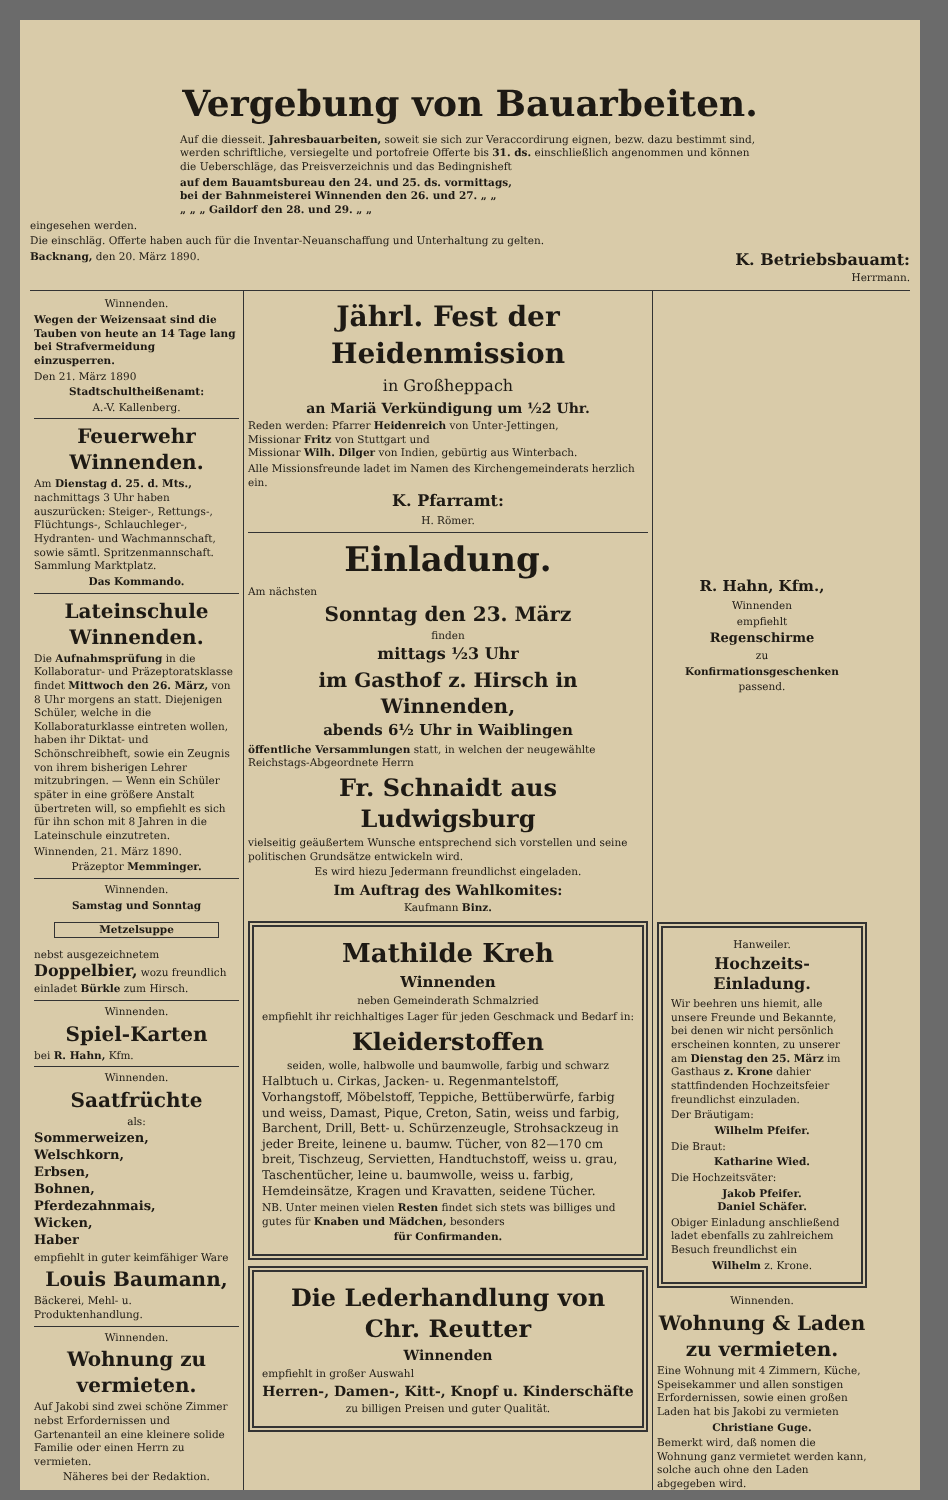Vergebung von Bauarbeiten.
Auf die diesseit. Jahresbauarbeiten, soweit sie sich zur Veraccordirung eignen, bezw. dazu bestimmt sind, werden schriftliche, versiegelte und portofreie Offerte bis 31. ds. einschließlich angenommen und können die Ueberschläge, das Preisverzeichnis und das Bedingnisheft
auf dem Bauamtsbureau den 24. und 25. ds. vormittags,
bei der Bahnmeisterei Winnenden den 26. und 27. „ „
„ „ „ Gaildorf den 28. und 29. „ „
eingesehen werden.
Die einschläg. Offerte haben auch für die Inventar-Neuanschaffung und Unterhaltung zu gelten.
Backnang, den 20. März 1890. K. Betriebsbauamt:
Herrmann.
Winnenden.
Wegen der Weizensaat sind die Tauben von heute an 14 Tage lang bei Strafvermeidung einzusperren.
Den 21. März 1890
Stadtschultheißenamt:
A.-V. Kallenberg.
Feuerwehr Winnenden.
Am Dienstag d. 25. d. Mts., nachmittags 3 Uhr haben auszurücken: Steiger-, Rettungs-, Flüchtungs-, Schlauchleger-, Hydranten- und Wachmannschaft, sowie sämtl. Spritzenmannschaft. Sammlung Marktplatz.
Das Kommando.
Lateinschule Winnenden.
Die Aufnahmsprüfung in die Kollaboratur- und Präzeptoratsklasse findet Mittwoch den 26. März, von 8 Uhr morgens an statt. Diejenigen Schüler, welche in die Kollaboraturklasse eintreten wollen, haben ihr Diktat- und Schönschreibheft, sowie ein Zeugnis von ihrem bisherigen Lehrer mitzubringen. — Wenn ein Schüler später in eine größere Anstalt übertreten will, so empfiehlt es sich für ihn schon mit 8 Jahren in die Lateinschule einzutreten.
Winnenden, 21. März 1890.
Präzeptor Memminger.
Winnenden.
Samstag und Sonntag
Metzelsuppe
nebst ausgezeichnetem Doppelbier, wozu freundlich einladet Bürkle zum Hirsch.
Winnenden.
Spiel-Karten
bei R. Hahn, Kfm.
Winnenden.
Saatfrüchte
als:
Sommerweizen,
Welschkorn,
Erbsen,
Bohnen,
Pferdezahnmais,
Wicken,
Haber
empfiehlt in guter keimfähiger Ware
Louis Baumann,
Bäckerei, Mehl- u. Produktenhandlung.
Winnenden.
Wohnung zu vermieten.
Auf Jakobi sind zwei schöne Zimmer nebst Erfordernissen und Gartenanteil an eine kleinere solide Familie oder einen Herrn zu vermieten.
Näheres bei der Redaktion.
Jährl. Fest der Heidenmission
in Großheppach
an Mariä Verkündigung um ½2 Uhr.
Reden werden: Pfarrer Heidenreich von Unter-Jettingen,
Missionar Fritz von Stuttgart und
Missionar Wilh. Dilger von Indien, gebürtig aus Winterbach.
Alle Missionsfreunde ladet im Namen des Kirchengemeinderats herzlich ein.
K. Pfarramt:
H. Römer.
Einladung.
Am nächsten
Sonntag den 23. März
finden
mittags ½3 Uhr
im Gasthof z. Hirsch in Winnenden,
abends 6½ Uhr in Waiblingen
öffentliche Versammlungen statt, in welchen der neugewählte Reichstags-Abgeordnete Herrn
Fr. Schnaidt aus Ludwigsburg
vielseitig geäußertem Wunsche entsprechend sich vorstellen und seine politischen Grundsätze entwickeln wird.
Es wird hiezu Jedermann freundlichst eingeladen.
Im Auftrag des Wahlkomites:
Kaufmann Binz.
Mathilde Kreh
Winnenden
neben Gemeinderath Schmalzried
empfiehlt ihr reichhaltiges Lager für jeden Geschmack und Bedarf in:
Kleiderstoffen
seiden, wolle, halbwolle und baumwolle, farbig und schwarz
Halbtuch u. Cirkas, Jacken- u. Regenmantelstoff, Vorhangstoff, Möbelstoff, Teppiche, Bettüberwürfe, farbig und weiss, Damast, Pique, Creton, Satin, weiss und farbig, Barchent, Drill, Bett- u. Schürzenzeugle, Strohsackzeug in jeder Breite, leinene u. baumw. Tücher, von 82—170 cm breit, Tischzeug, Servietten, Handtuchstoff, weiss u. grau, Taschentücher, leine u. baumwolle, weiss u. farbig, Hemdeinsätze, Kragen und Kravatten, seidene Tücher.
NB. Unter meinen vielen Resten findet sich stets was billiges und gutes für Knaben und Mädchen, besonders
für Confirmanden.
Die Lederhandlung von Chr. Reutter
Winnenden
empfiehlt in großer Auswahl
Herren-, Damen-, Kitt-, Knopf u. Kinderschäfte
zu billigen Preisen und guter Qualität.
R. Hahn, Kfm.,
Winnenden
empfiehlt
Regenschirme
zu
Konfirmationsgeschenken
passend.
Hanweiler.
Hochzeits-Einladung.
Wir beehren uns hiemit, alle unsere Freunde und Bekannte, bei denen wir nicht persönlich erscheinen konnten, zu unserer am Dienstag den 25. März im Gasthaus z. Krone dahier stattfindenden Hochzeitsfeier freundlichst einzuladen.
Der Bräutigam:
Wilhelm Pfeifer.
Die Braut:
Katharine Wied.
Die Hochzeitsväter:
Jakob Pfeifer.
Daniel Schäfer.
Obiger Einladung anschließend ladet ebenfalls zu zahlreichem Besuch freundlichst ein
Wilhelm z. Krone.
Winnenden.
Wohnung & Laden zu vermieten.
Eine Wohnung mit 4 Zimmern, Küche, Speisekammer und allen sonstigen Erfordernissen, sowie einen großen Laden hat bis Jakobi zu vermieten
Christiane Guge.
Bemerkt wird, daß nomen die Wohnung ganz vermietet werden kann, solche auch ohne den Laden abgegeben wird.